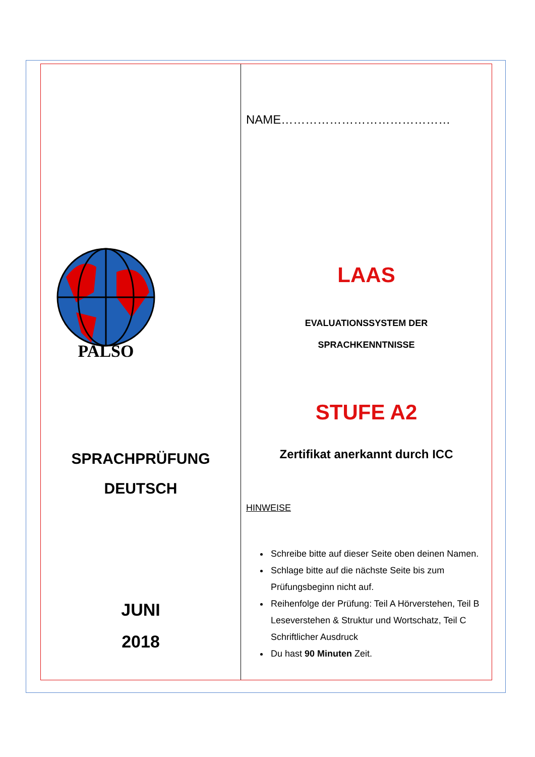PALSO
SPRACHPRÜFUNG
DEUTSCH
JUNI
2018
NAME……………………………………
LAAS
EVALUATIONSSYSTEM DER
SPRACHKENNTNISSE
STUFE A2
Zertifikat anerkannt durch ICC
HINWEISE
Schreibe bitte auf dieser Seite oben deinen Namen.
Schlage bitte auf die nächste Seite bis zum Prüfungsbeginn nicht auf.
Reihenfolge der Prüfung: Teil A Hörverstehen, Teil B Leseverstehen & Struktur und Wortschatz, Teil C Schriftlicher Ausdruck
Du hast 90 Minuten Zeit.